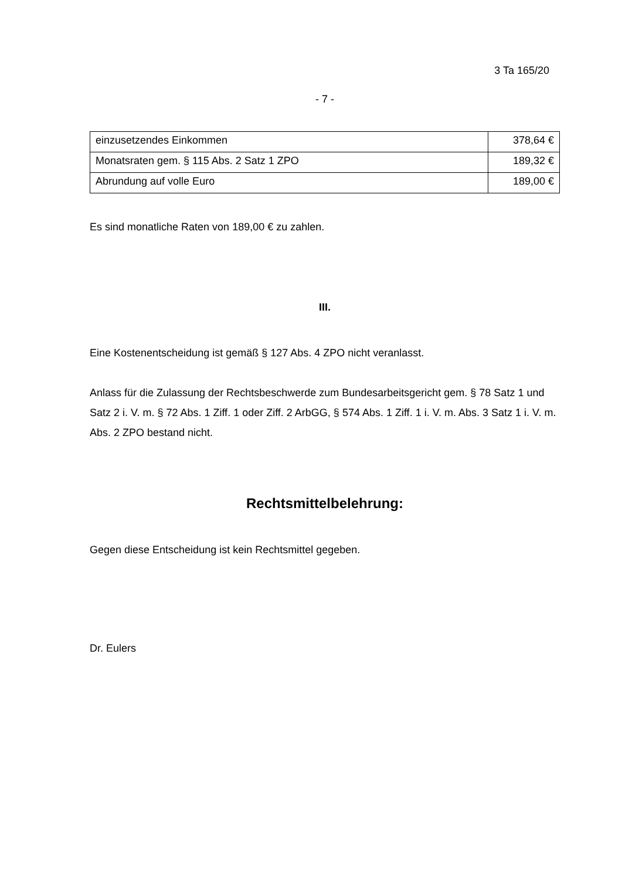3 Ta 165/20
- 7 -
| einzusetzendes Einkommen | 378,64 € |
| Monatsraten gem. § 115 Abs. 2 Satz 1 ZPO | 189,32 € |
| Abrundung auf volle Euro | 189,00 € |
Es sind monatliche Raten von 189,00 € zu zahlen.
III.
Eine Kostenentscheidung ist gemäß § 127 Abs. 4 ZPO nicht veranlasst.
Anlass für die Zulassung der Rechtsbeschwerde zum Bundesarbeitsgericht gem. § 78 Satz 1 und Satz 2 i. V. m. § 72 Abs. 1 Ziff. 1 oder Ziff. 2 ArbGG, § 574 Abs. 1 Ziff. 1 i. V. m. Abs. 3 Satz 1 i. V. m. Abs. 2 ZPO bestand nicht.
Rechtsmittelbelehrung:
Gegen diese Entscheidung ist kein Rechtsmittel gegeben.
Dr. Eulers